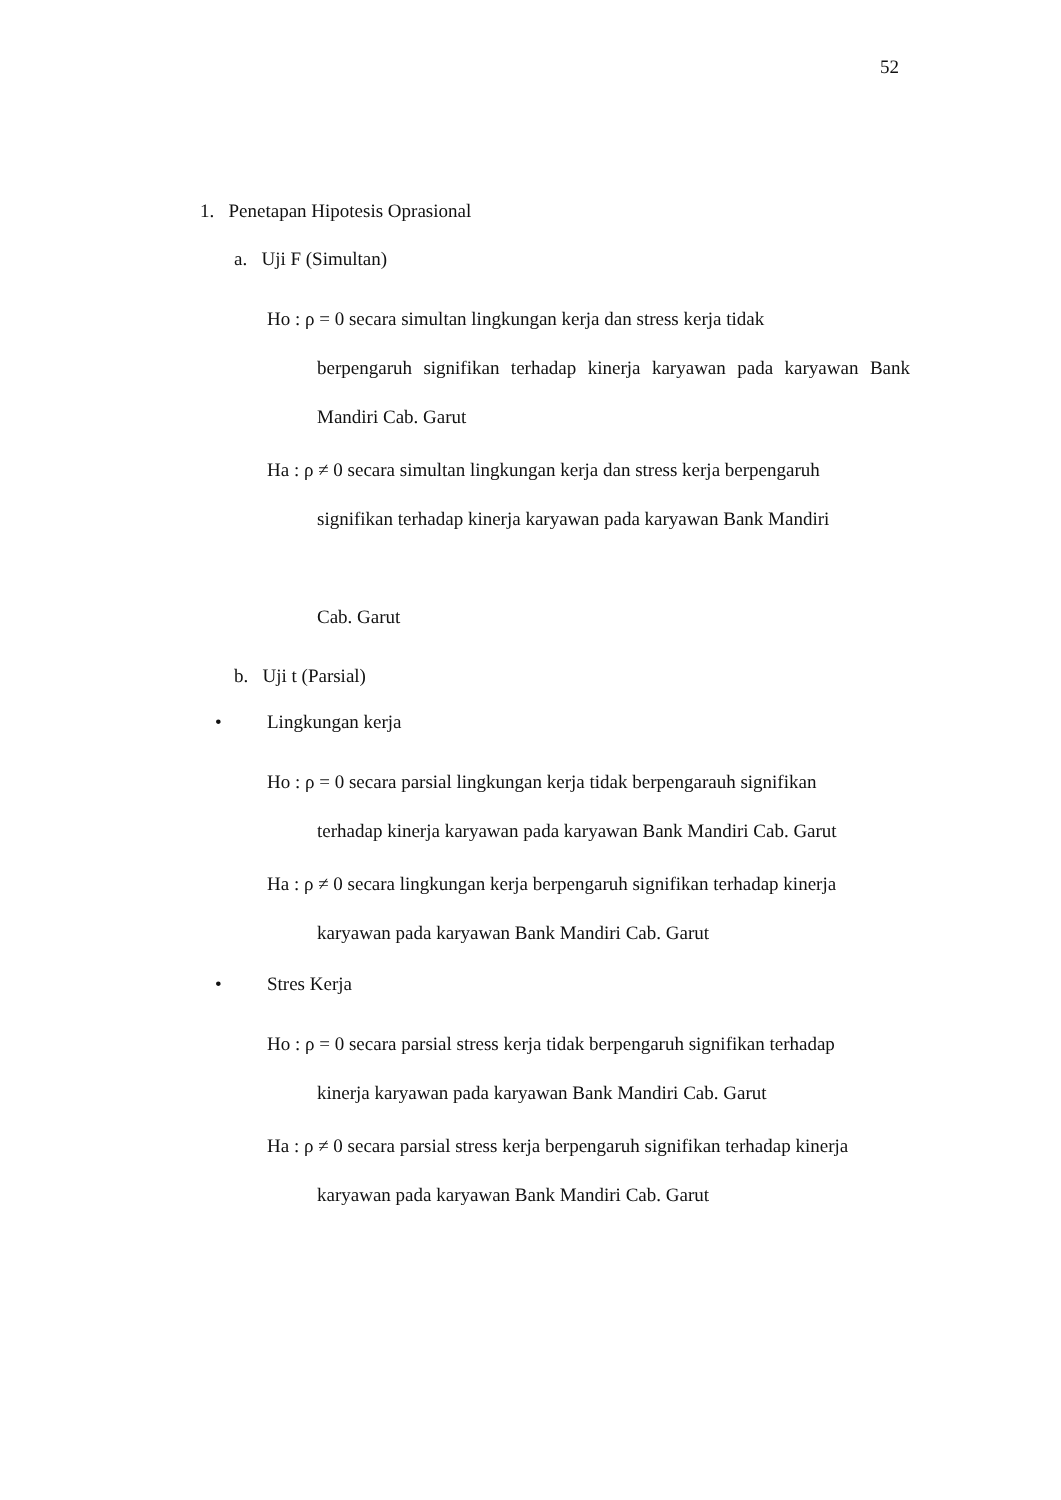52
1. Penetapan Hipotesis Oprasional
a. Uji F (Simultan)
Ho : ρ = 0 secara simultan lingkungan kerja dan stress kerja tidak
berpengaruh signifikan terhadap kinerja karyawan pada karyawan Bank Mandiri Cab. Garut
Ha : ρ ≠ 0 secara simultan lingkungan kerja dan stress kerja berpengaruh
signifikan terhadap kinerja karyawan pada karyawan Bank Mandiri
Cab. Garut
b. Uji t (Parsial)
• Lingkungan kerja
Ho : ρ = 0 secara parsial lingkungan kerja tidak berpengarauh signifikan
terhadap kinerja karyawan pada karyawan Bank Mandiri Cab. Garut
Ha : ρ ≠ 0 secara lingkungan kerja berpengaruh signifikan terhadap kinerja
karyawan pada karyawan Bank Mandiri Cab. Garut
• Stres Kerja
Ho : ρ = 0 secara parsial stress kerja tidak berpengaruh signifikan terhadap
kinerja karyawan pada karyawan Bank Mandiri Cab. Garut
Ha : ρ ≠ 0 secara parsial stress kerja berpengaruh signifikan terhadap kinerja
karyawan pada karyawan Bank Mandiri Cab. Garut